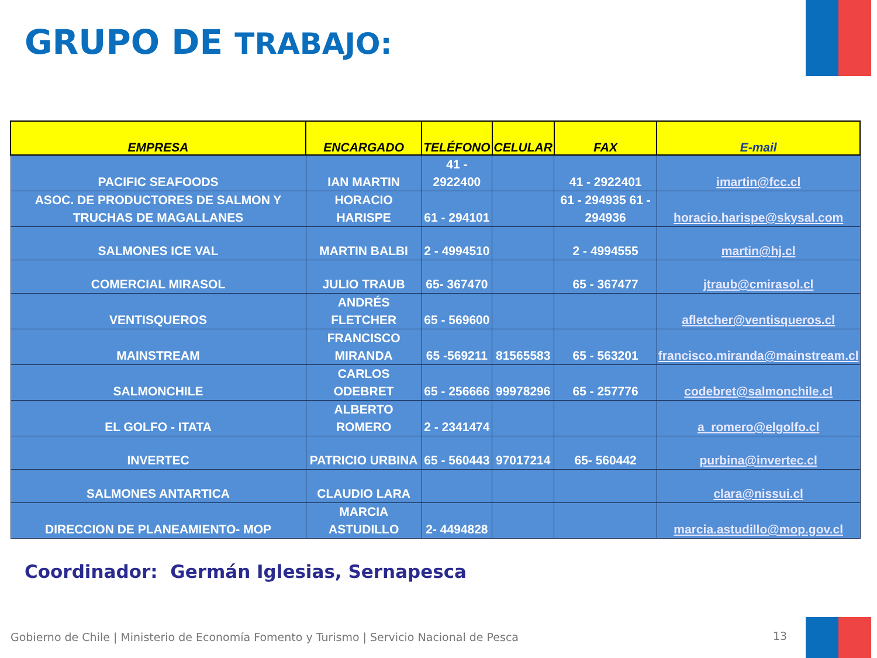GRUPO DE TRABAJO:
| EMPRESA | ENCARGADO | TELÉFONO | CELULAR | FAX | E-mail |
| --- | --- | --- | --- | --- | --- |
| PACIFIC SEAFOODS | IAN MARTIN | 41 - 2922400 | | 41 - 2922401 | imartin@fcc.cl |
| ASOC. DE PRODUCTORES DE SALMON Y TRUCHAS DE MAGALLANES | HORACIO HARISPE | 61 - 294101 | | 61 - 294935 61 - 294936 | horacio.harispe@skysal.com |
| SALMONES ICE VAL | MARTIN BALBI | 2 - 4994510 | | 2 - 4994555 | martin@hj.cl |
| COMERCIAL MIRASOL | JULIO TRAUB | 65- 367470 | | 65 - 367477 | jtraub@cmirasol.cl |
| VENTISQUEROS | ANDRÉS FLETCHER | 65 - 569600 | | | afletcher@ventisqueros.cl |
| MAINSTREAM | FRANCISCO MIRANDA | 65 -569211 | 81565583 | 65 - 563201 | francisco.miranda@mainstream.cl |
| SALMONCHILE | CARLOS ODEBRET | 65 - 256666 | 99978296 | 65 - 257776 | codebret@salmonchile.cl |
| EL GOLFO - ITATA | ALBERTO ROMERO | 2 - 2341474 | | | a_romero@elgolfo.cl |
| INVERTEC | PATRICIO URBINA | 65 - 560443 | 97017214 | 65- 560442 | purbina@invertec.cl |
| SALMONES ANTARTICA | CLAUDIO LARA | | | | clara@nissui.cl |
| DIRECCION DE PLANEAMIENTO- MOP | MARCIA ASTUDILLO | 2- 4494828 | | | marcia.astudillo@mop.gov.cl |
Coordinador: Germán Iglesias, Sernapesca
Gobierno de Chile | Ministerio de Economía Fomento y Turismo | Servicio Nacional de Pesca
13